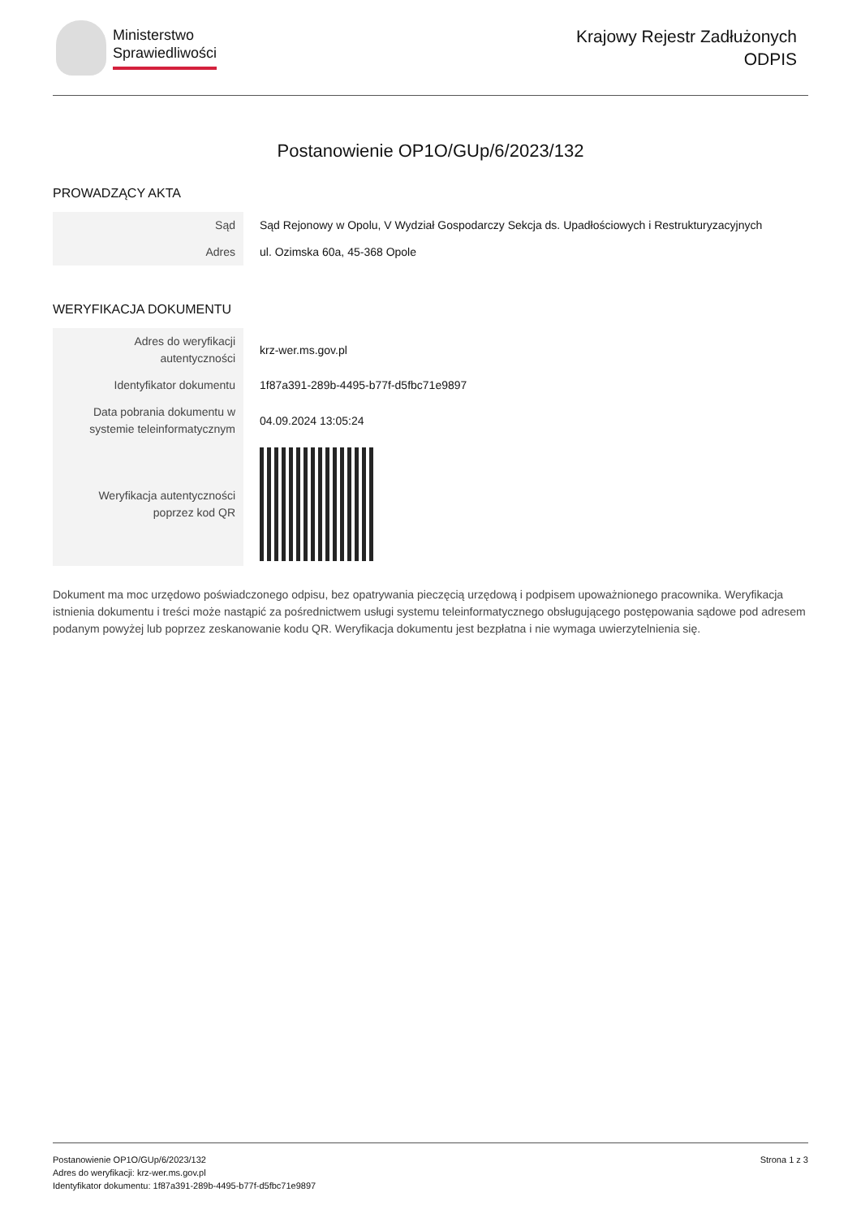Ministerstwo
Sprawiedliwości
Krajowy Rejestr Zadłużonych
ODPIS
Postanowienie OP1O/GUp/6/2023/132
PROWADZĄCY AKTA
| Sąd | Sąd Rejonowy w Opolu, V Wydział Gospodarczy Sekcja ds. Upadłościowych i Restrukturyzacyjnych |
| Adres | ul. Ozimska 60a, 45-368 Opole |
WERYFIKACJA DOKUMENTU
| Adres do weryfikacji autentyczności | krz-wer.ms.gov.pl |
| Identyfikator dokumentu | 1f87a391-289b-4495-b77f-d5fbc71e9897 |
| Data pobrania dokumentu w systemie teleinformatycznym | 04.09.2024 13:05:24 |
| Weryfikacja autentyczności poprzez kod QR | |
Dokument ma moc urzędowo poświadczonego odpisu, bez opatrywania pieczęcią urzędową i podpisem upoważnionego pracownika. Weryfikacja istnienia dokumentu i treści może nastąpić za pośrednictwem usługi systemu teleinformatycznego obsługującego postępowania sądowe pod adresem podanym powyżej lub poprzez zeskanowanie kodu QR. Weryfikacja dokumentu jest bezpłatna i nie wymaga uwierzytelnienia się.
Postanowienie OP1O/GUp/6/2023/132
Adres do weryfikacji: krz-wer.ms.gov.pl
Identyfikator dokumentu: 1f87a391-289b-4495-b77f-d5fbc71e9897
Strona 1 z 3